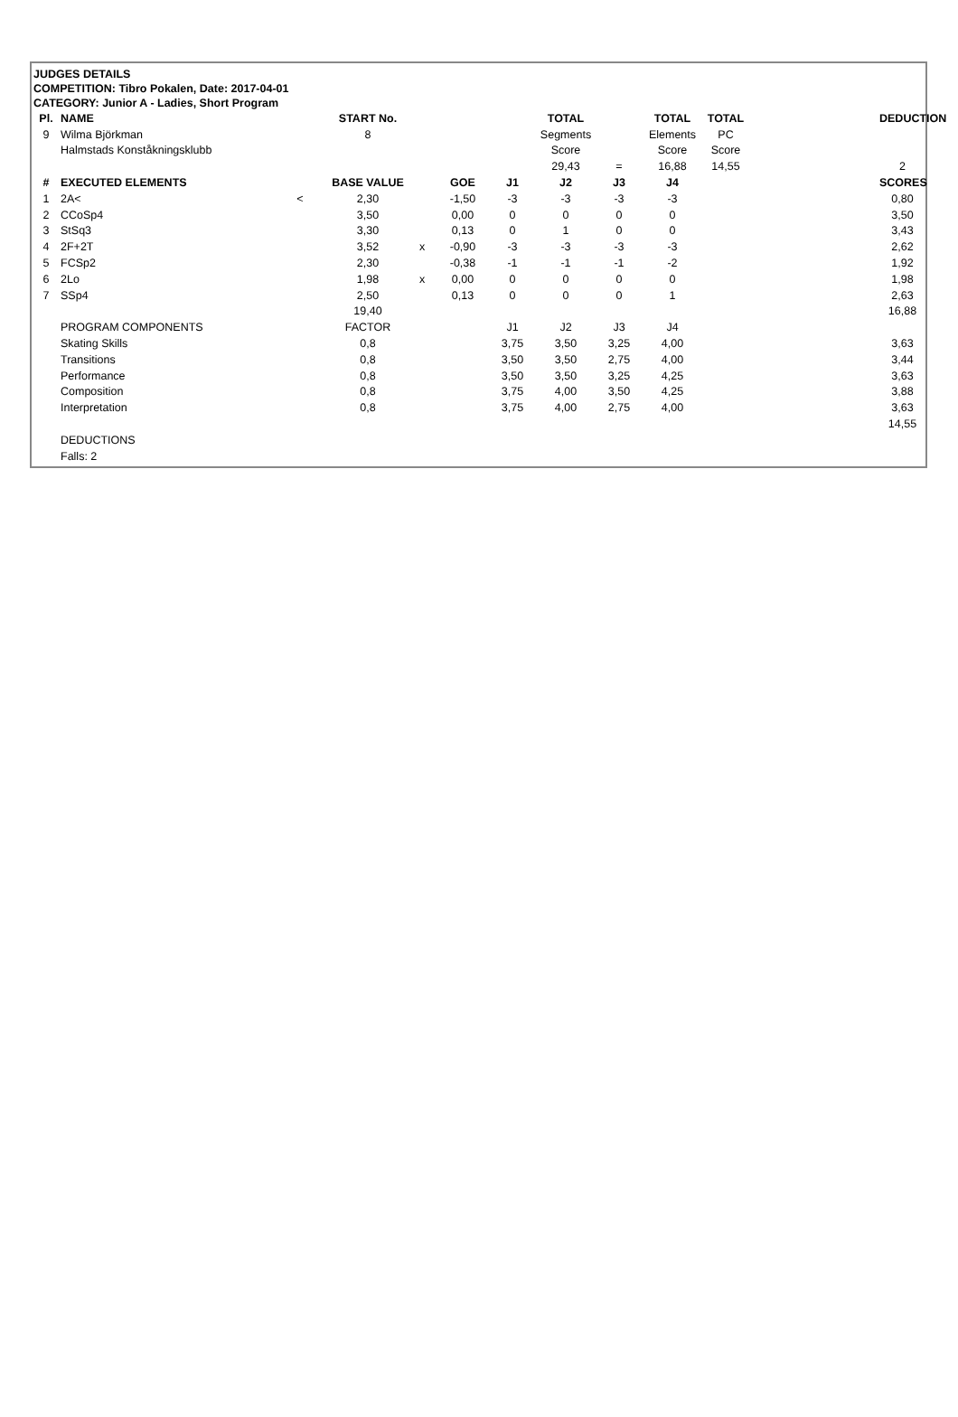JUDGES DETAILS
COMPETITION: Tibro Pokalen, Date: 2017-04-01
CATEGORY: Junior A - Ladies, Short Program
| Pl. | NAME | | START No. | | | | TOTAL | | TOTAL | TOTAL | | DEDUCTION |
| --- | --- | --- | --- | --- | --- | --- | --- | --- | --- | --- | --- | --- |
| 9 | Wilma Björkman | | 8 | | | | Segments | | Elements | PC | | |
| | Halmstads Konståkningsklubb | | | | | | Score | | Score | Score | | |
| | | | | | | | 29,43 | = | 16,88 | 14,55 | | 2 |
| # | EXECUTED ELEMENTS | | BASE VALUE | | GOE | J1 | J2 | J3 | J4 | | | SCORES |
| 1 | 2A< | < | 2,30 | | -1,50 | -3 | -3 | -3 | -3 | | | 0,80 |
| 2 | CCoSp4 | | 3,50 | | 0,00 | 0 | 0 | 0 | 0 | | | 3,50 |
| 3 | StSq3 | | 3,30 | | 0,13 | 0 | 1 | 0 | 0 | | | 3,43 |
| 4 | 2F+2T | | 3,52 | x | -0,90 | -3 | -3 | -3 | -3 | | | 2,62 |
| 5 | FCSp2 | | 2,30 | | -0,38 | -1 | -1 | -1 | -2 | | | 1,92 |
| 6 | 2Lo | | 1,98 | x | 0,00 | 0 | 0 | 0 | 0 | | | 1,98 |
| 7 | SSp4 | | 2,50 | | 0,13 | 0 | 0 | 0 | 1 | | | 2,63 |
| | | | 19,40 | | | | | | | | | 16,88 |
| | PROGRAM COMPONENTS | | FACTOR | | | J1 | J2 | J3 | J4 | | | |
| | Skating Skills | | 0,8 | | | 3,75 | 3,50 | 3,25 | 4,00 | | | 3,63 |
| | Transitions | | 0,8 | | | 3,50 | 3,50 | 2,75 | 4,00 | | | 3,44 |
| | Performance | | 0,8 | | | 3,50 | 3,50 | 3,25 | 4,25 | | | 3,63 |
| | Composition | | 0,8 | | | 3,75 | 4,00 | 3,50 | 4,25 | | | 3,88 |
| | Interpretation | | 0,8 | | | 3,75 | 4,00 | 2,75 | 4,00 | | | 3,63 |
| | | | | | | | | | | | | 14,55 |
| | DEDUCTIONS | | | | | | | | | | | |
| | Falls: 2 | | | | | | | | | | | |